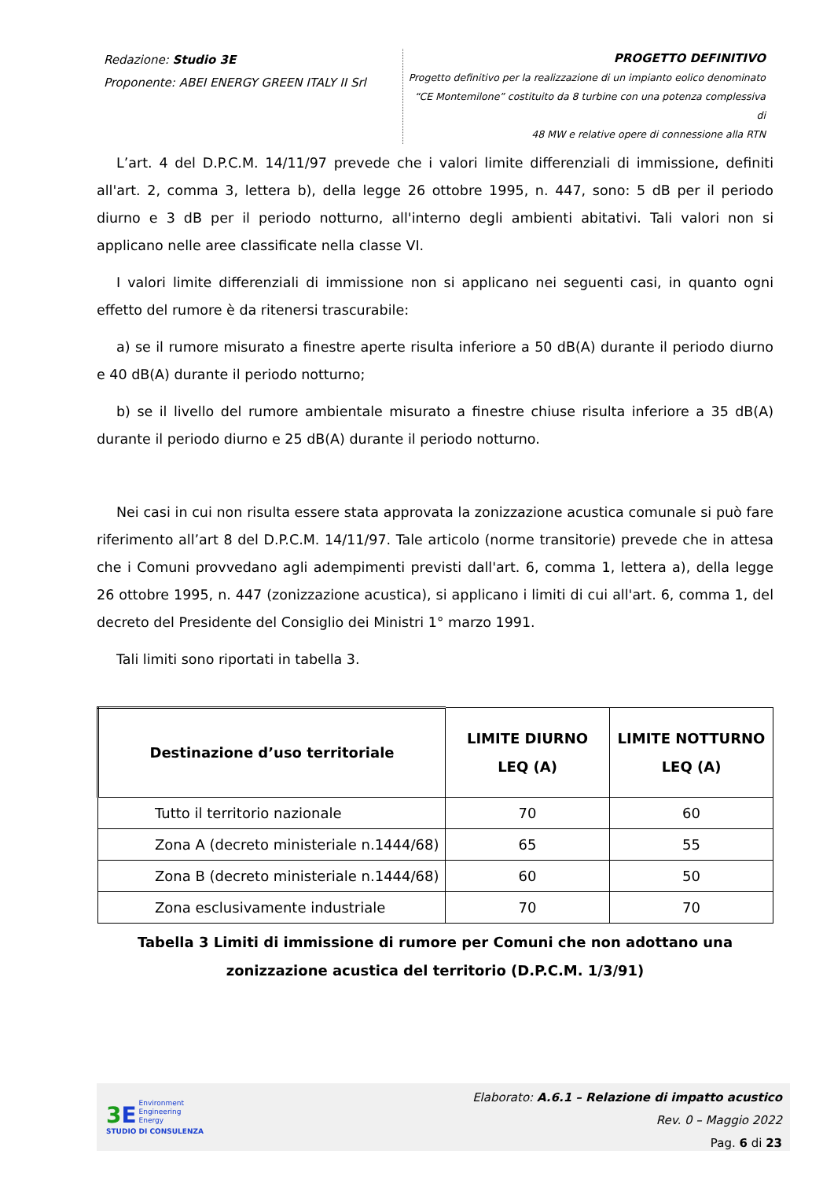Redazione: Studio 3E
Proponente: ABEI ENERGY GREEN ITALY II Srl
PROGETTO DEFINITIVO
Progetto definitivo per la realizzazione di un impianto eolico denominato
“CE Montemilone” costituito da 8 turbine con una potenza complessiva di
48 MW e relative opere di connessione alla RTN
L’art. 4 del D.P.C.M. 14/11/97 prevede che i valori limite differenziali di immissione, definiti all'art. 2, comma 3, lettera b), della legge 26 ottobre 1995, n. 447, sono: 5 dB per il periodo diurno e 3 dB per il periodo notturno, all'interno degli ambienti abitativi. Tali valori non si applicano nelle aree classificate nella classe VI.
I valori limite differenziali di immissione non si applicano nei seguenti casi, in quanto ogni effetto del rumore è da ritenersi trascurabile:
a) se il rumore misurato a finestre aperte risulta inferiore a 50 dB(A) durante il periodo diurno e 40 dB(A) durante il periodo notturno;
b) se il livello del rumore ambientale misurato a finestre chiuse risulta inferiore a 35 dB(A) durante il periodo diurno e 25 dB(A) durante il periodo notturno.
Nei casi in cui non risulta essere stata approvata la zonizzazione acustica comunale si può fare riferimento all’art 8 del D.P.C.M. 14/11/97. Tale articolo (norme transitorie) prevede che in attesa che i Comuni provvedano agli adempimenti previsti dall'art. 6, comma 1, lettera a), della legge 26 ottobre 1995, n. 447 (zonizzazione acustica), si applicano i limiti di cui all'art. 6, comma 1, del decreto del Presidente del Consiglio dei Ministri 1° marzo 1991.
Tali limiti sono riportati in tabella 3.
| Destinazione d’uso territoriale | LIMITE DIURNO LEQ (A) | LIMITE NOTTURNO LEQ (A) |
| --- | --- | --- |
| Tutto il territorio nazionale | 70 | 60 |
| Zona A (decreto ministeriale n.1444/68) | 65 | 55 |
| Zona B (decreto ministeriale n.1444/68) | 60 | 50 |
| Zona esclusivamente industriale | 70 | 70 |
Tabella 3 Limiti di immissione di rumore per Comuni che non adottano una
zonizzazione acustica del territorio (D.P.C.M. 1/3/91)
3 E Environment
Engineering
Energy
STUDIO DI CONSULENZA
Elaborato: A.6.1 – Relazione di impatto acustico
Rev. 0 – Maggio 2022
Pag. 6 di 23